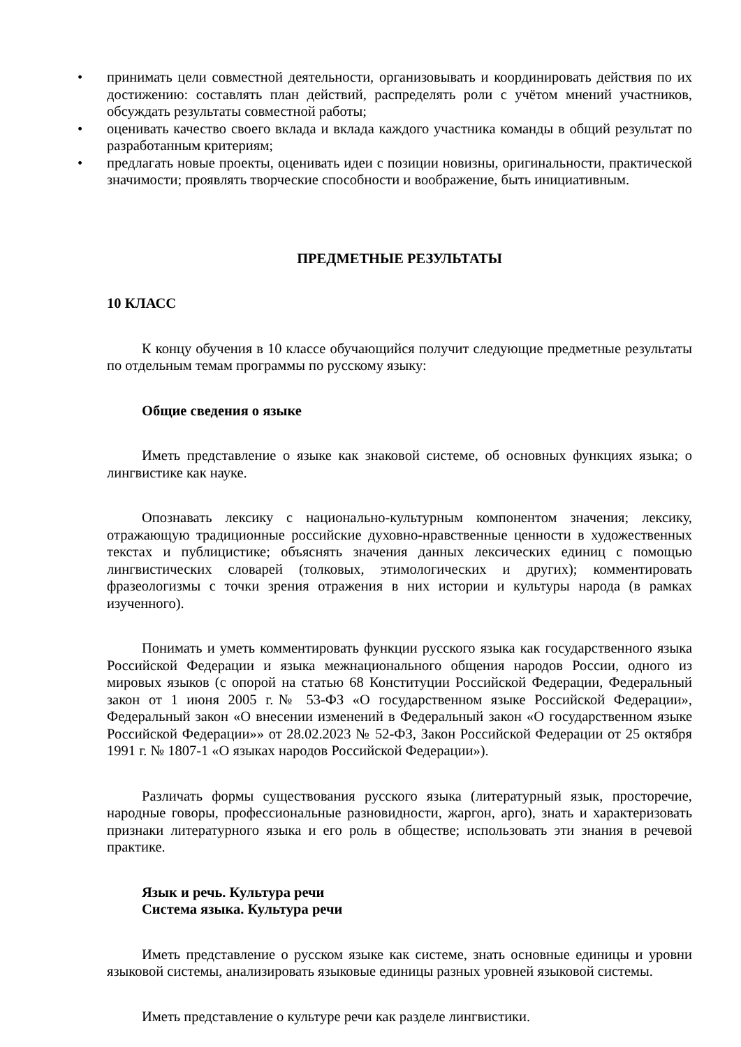• принимать цели совместной деятельности, организовывать и координировать действия по их достижению: составлять план действий, распределять роли с учётом мнений участников, обсуждать результаты совместной работы;
• оценивать качество своего вклада и вклада каждого участника команды в общий результат по разработанным критериям;
• предлагать новые проекты, оценивать идеи с позиции новизны, оригинальности, практической значимости; проявлять творческие способности и воображение, быть инициативным.
ПРЕДМЕТНЫЕ РЕЗУЛЬТАТЫ
10 КЛАСС
К концу обучения в 10 классе обучающийся получит следующие предметные результаты по отдельным темам программы по русскому языку:
Общие сведения о языке
Иметь представление о языке как знаковой системе, об основных функциях языка; о лингвистике как науке.
Опознавать лексику с национально-культурным компонентом значения; лексику, отражающую традиционные российские духовно-нравственные ценности в художественных текстах и публицистике; объяснять значения данных лексических единиц с помощью лингвистических словарей (толковых, этимологических и других); комментировать фразеологизмы с точки зрения отражения в них истории и культуры народа (в рамках изученного).
Понимать и уметь комментировать функции русского языка как государственного языка Российской Федерации и языка межнационального общения народов России, одного из мировых языков (с опорой на статью 68 Конституции Российской Федерации, Федеральный закон от 1 июня 2005 г.№ 53-ФЗ «О государственном языке Российской Федерации», Федеральный закон «О внесении изменений в Федеральный закон «О государственном языке Российской Федерации»» от 28.02.2023 № 52-ФЗ, Закон Российской Федерации от 25 октября 1991 г. № 1807-1 «О языках народов Российской Федерации»).
Различать формы существования русского языка (литературный язык, просторечие, народные говоры, профессиональные разновидности, жаргон, арго), знать и характеризовать признаки литературного языка и его роль в обществе; использовать эти знания в речевой практике.
Язык и речь. Культура речи
Система языка. Культура речи
Иметь представление о русском языке как системе, знать основные единицы и уровни языковой системы, анализировать языковые единицы разных уровней языковой системы.
Иметь представление о культуре речи как разделе лингвистики.